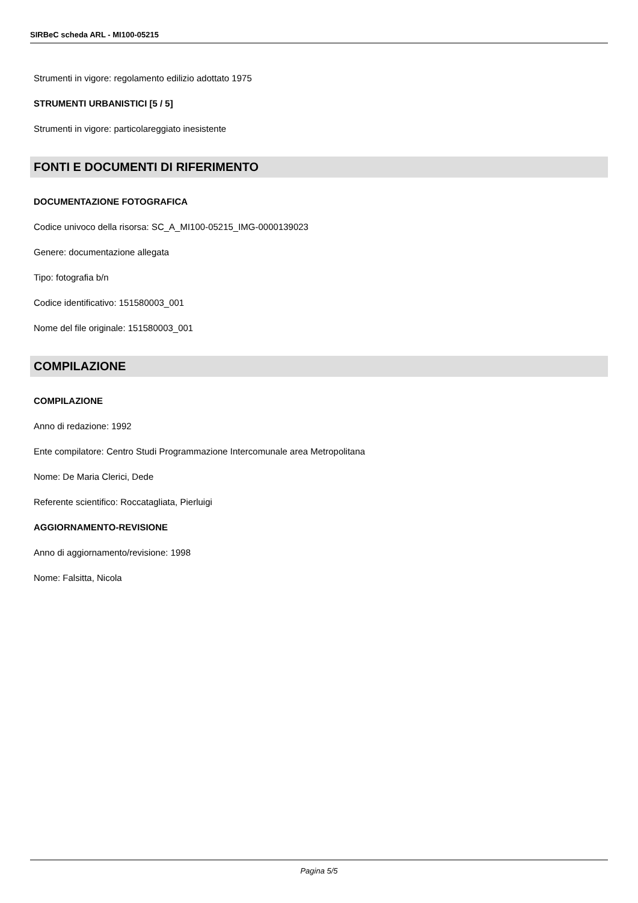SIRBeC scheda ARL - MI100-05215
Strumenti in vigore: regolamento edilizio adottato 1975
STRUMENTI URBANISTICI [5 / 5]
Strumenti in vigore: particolareggiato inesistente
FONTI E DOCUMENTI DI RIFERIMENTO
DOCUMENTAZIONE FOTOGRAFICA
Codice univoco della risorsa: SC_A_MI100-05215_IMG-0000139023
Genere: documentazione allegata
Tipo: fotografia b/n
Codice identificativo: 151580003_001
Nome del file originale: 151580003_001
COMPILAZIONE
COMPILAZIONE
Anno di redazione: 1992
Ente compilatore: Centro Studi Programmazione Intercomunale area Metropolitana
Nome: De Maria Clerici, Dede
Referente scientifico: Roccatagliata, Pierluigi
AGGIORNAMENTO-REVISIONE
Anno di aggiornamento/revisione: 1998
Nome: Falsitta, Nicola
Pagina 5/5